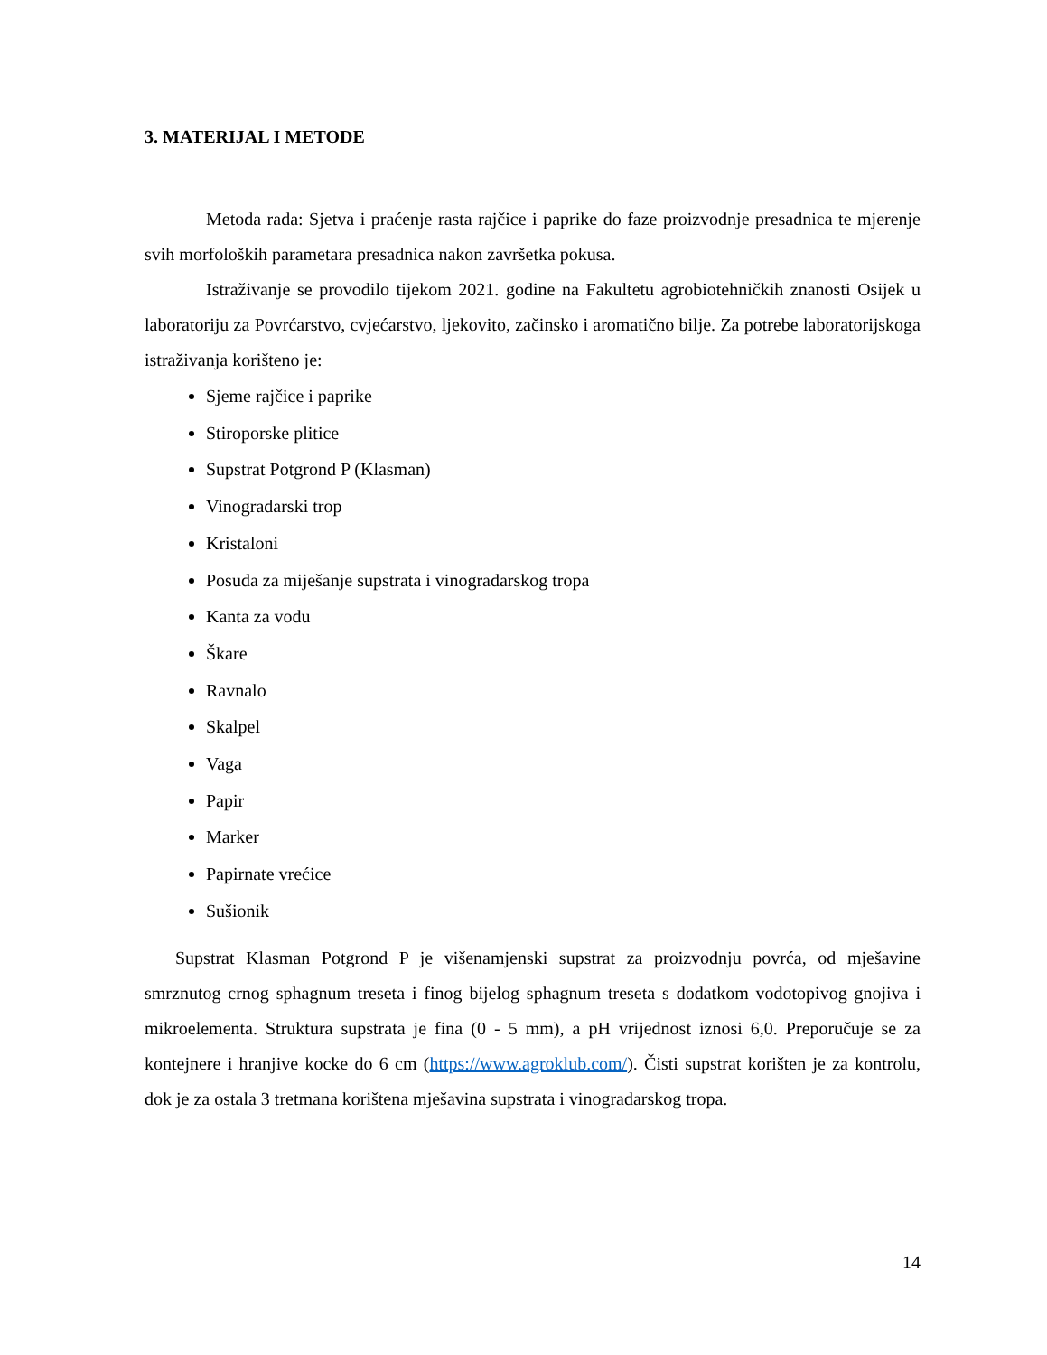3. MATERIJAL I METODE
Metoda rada: Sjetva i praćenje rasta rajčice i paprike do faze proizvodnje presadnica te mjerenje svih morfoloških parametara presadnica nakon završetka pokusa.
Istraživanje se provodilo tijekom 2021. godine na Fakultetu agrobiotehničkih znanosti Osijek u laboratoriju za Povrćarstvo, cvjećarstvo, ljekovito, začinsko i aromatično bilje. Za potrebe laboratorijskoga istraživanja korišteno je:
Sjeme rajčice i paprike
Stiroporske plitice
Supstrat Potgrond P (Klasman)
Vinogradarski trop
Kristaloni
Posuda za miješanje supstrata i vinogradarskog tropa
Kanta za vodu
Škare
Ravnalo
Skalpel
Vaga
Papir
Marker
Papirnate vrećice
Sušionik
Supstrat Klasman Potgrond P je višenamjenski supstrat za proizvodnju povrća, od mješavine smrznutog crnog sphagnum treseta i finog bijelog sphagnum treseta s dodatkom vodotopivog gnojiva i mikroelementa. Struktura supstrata je fina (0 - 5 mm), a pH vrijednost iznosi 6,0. Preporučuje se za kontejnere i hranjive kocke do 6 cm (https://www.agroklub.com/). Čisti supstrat korišten je za kontrolu, dok je za ostala 3 tretmana korištena mješavina supstrata i vinogradarskog tropa.
14